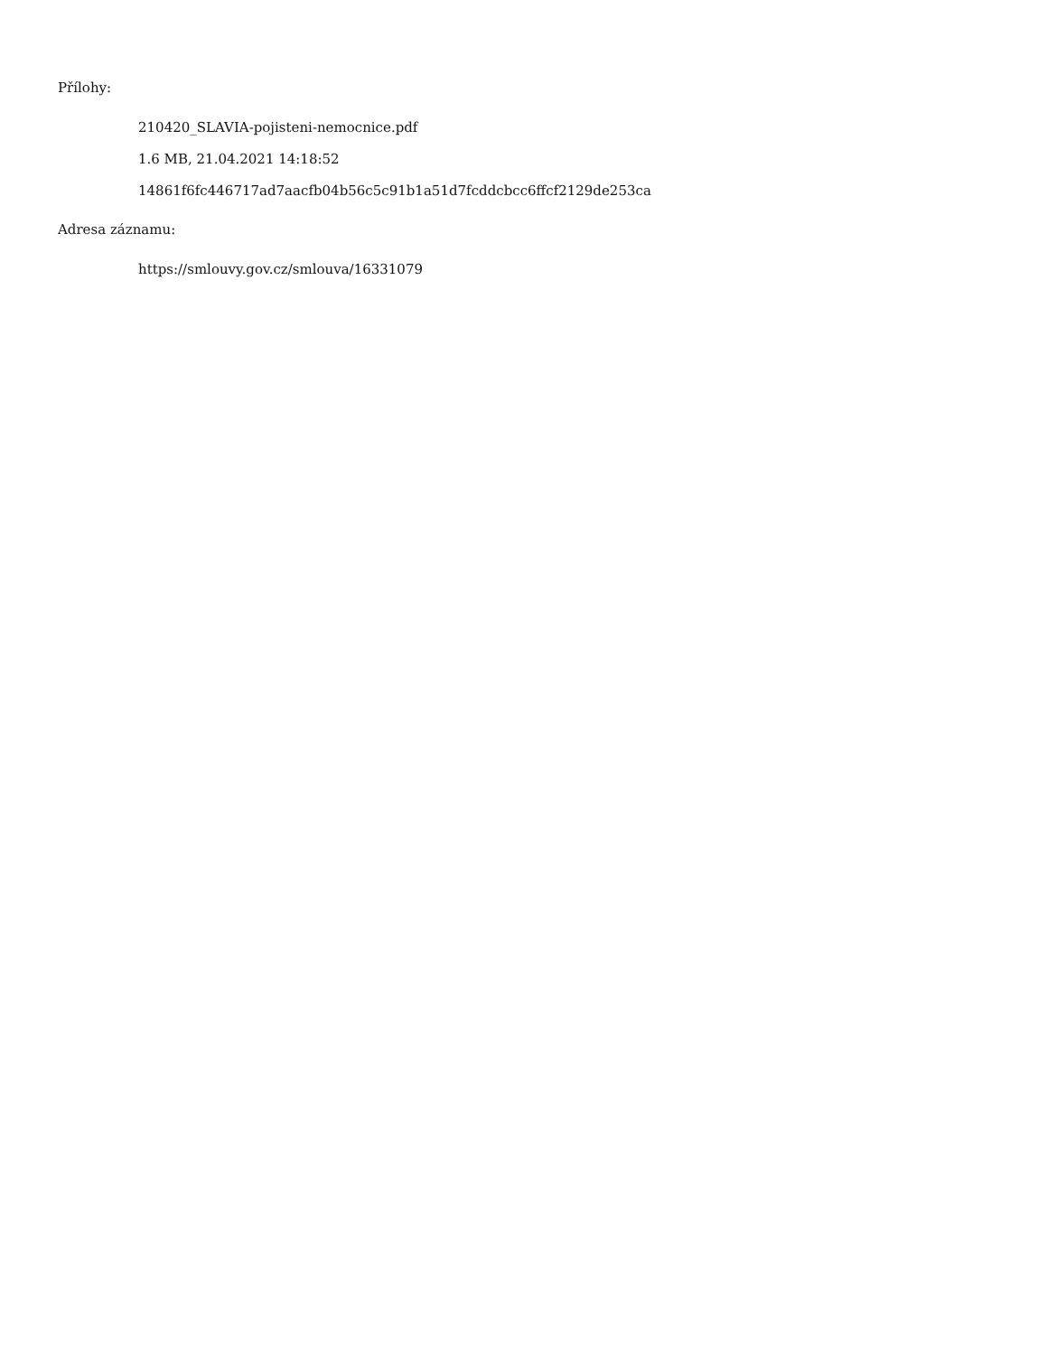Přílohy:
210420_SLAVIA-pojisteni-nemocnice.pdf
1.6 MB, 21.04.2021 14:18:52
14861f6fc446717ad7aacfb04b56c5c91b1a51d7fcddcbcc6ffcf2129de253ca
Adresa záznamu:
https://smlouvy.gov.cz/smlouva/16331079